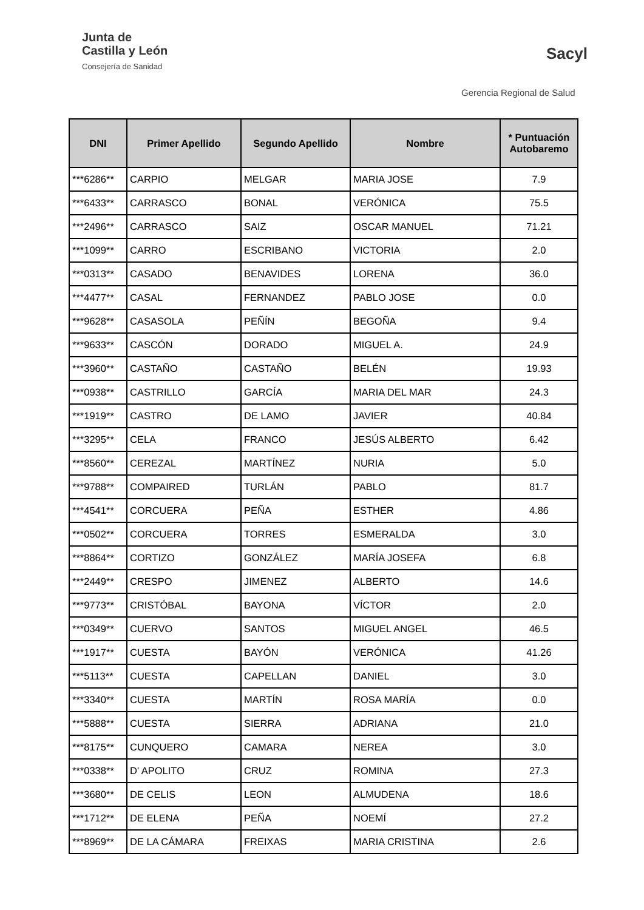Junta de
Castilla y León
Consejería de Sanidad
Sacyl
Gerencia Regional de Salud
| DNI | Primer Apellido | Segundo Apellido | Nombre | * Puntuación Autobaremo |
| --- | --- | --- | --- | --- |
| ***6286** | CARPIO | MELGAR | MARIA JOSE | 7.9 |
| ***6433** | CARRASCO | BONAL | VERÓNICA | 75.5 |
| ***2496** | CARRASCO | SAIZ | OSCAR MANUEL | 71.21 |
| ***1099** | CARRO | ESCRIBANO | VICTORIA | 2.0 |
| ***0313** | CASADO | BENAVIDES | LORENA | 36.0 |
| ***4477** | CASAL | FERNANDEZ | PABLO JOSE | 0.0 |
| ***9628** | CASASOLA | PEÑÍN | BEGOÑA | 9.4 |
| ***9633** | CASCÓN | DORADO | MIGUEL A. | 24.9 |
| ***3960** | CASTAÑO | CASTAÑO | BELÉN | 19.93 |
| ***0938** | CASTRILLO | GARCÍA | MARIA DEL MAR | 24.3 |
| ***1919** | CASTRO | DE LAMO | JAVIER | 40.84 |
| ***3295** | CELA | FRANCO | JESÚS ALBERTO | 6.42 |
| ***8560** | CEREZAL | MARTÍNEZ | NURIA | 5.0 |
| ***9788** | COMPAIRED | TURLÁN | PABLO | 81.7 |
| ***4541** | CORCUERA | PEÑA | ESTHER | 4.86 |
| ***0502** | CORCUERA | TORRES | ESMERALDA | 3.0 |
| ***8864** | CORTIZO | GONZÁLEZ | MARÍA JOSEFA | 6.8 |
| ***2449** | CRESPO | JIMENEZ | ALBERTO | 14.6 |
| ***9773** | CRISTÓBAL | BAYONA | VÍCTOR | 2.0 |
| ***0349** | CUERVO | SANTOS | MIGUEL ANGEL | 46.5 |
| ***1917** | CUESTA | BAYÓN | VERÓNICA | 41.26 |
| ***5113** | CUESTA | CAPELLAN | DANIEL | 3.0 |
| ***3340** | CUESTA | MARTÍN | ROSA MARÍA | 0.0 |
| ***5888** | CUESTA | SIERRA | ADRIANA | 21.0 |
| ***8175** | CUNQUERO | CAMARA | NEREA | 3.0 |
| ***0338** | D' APOLITO | CRUZ | ROMINA | 27.3 |
| ***3680** | DE CELIS | LEON | ALMUDENA | 18.6 |
| ***1712** | DE ELENA | PEÑA | NOEMÍ | 27.2 |
| ***8969** | DE LA CÁMARA | FREIXAS | MARIA CRISTINA | 2.6 |